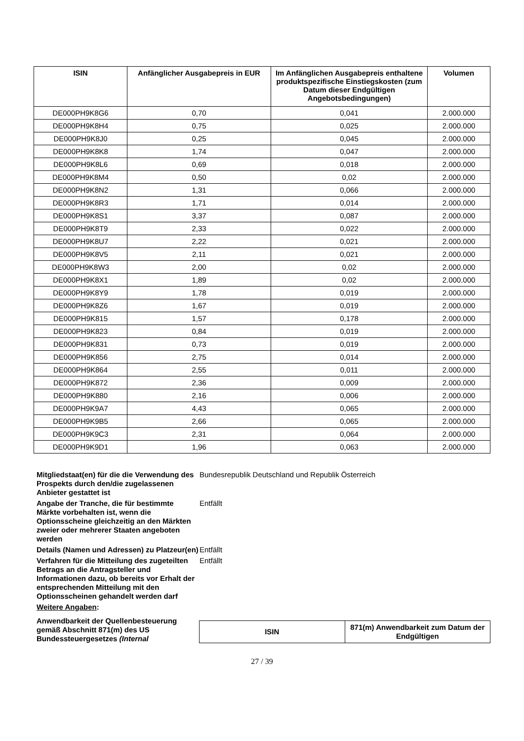| ISIN | Anfänglicher Ausgabepreis in EUR | Im Anfänglichen Ausgabepreis enthaltene produktspezifische Einstiegskosten (zum Datum dieser Endgültigen Angebotsbedingungen) | Volumen |
| --- | --- | --- | --- |
| DE000PH9K8G6 | 0,70 | 0,041 | 2.000.000 |
| DE000PH9K8H4 | 0,75 | 0,025 | 2.000.000 |
| DE000PH9K8J0 | 0,25 | 0,045 | 2.000.000 |
| DE000PH9K8K8 | 1,74 | 0,047 | 2.000.000 |
| DE000PH9K8L6 | 0,69 | 0,018 | 2.000.000 |
| DE000PH9K8M4 | 0,50 | 0,02 | 2.000.000 |
| DE000PH9K8N2 | 1,31 | 0,066 | 2.000.000 |
| DE000PH9K8R3 | 1,71 | 0,014 | 2.000.000 |
| DE000PH9K8S1 | 3,37 | 0,087 | 2.000.000 |
| DE000PH9K8T9 | 2,33 | 0,022 | 2.000.000 |
| DE000PH9K8U7 | 2,22 | 0,021 | 2.000.000 |
| DE000PH9K8V5 | 2,11 | 0,021 | 2.000.000 |
| DE000PH9K8W3 | 2,00 | 0,02 | 2.000.000 |
| DE000PH9K8X1 | 1,89 | 0,02 | 2.000.000 |
| DE000PH9K8Y9 | 1,78 | 0,019 | 2.000.000 |
| DE000PH9K8Z6 | 1,67 | 0,019 | 2.000.000 |
| DE000PH9K815 | 1,57 | 0,178 | 2.000.000 |
| DE000PH9K823 | 0,84 | 0,019 | 2.000.000 |
| DE000PH9K831 | 0,73 | 0,019 | 2.000.000 |
| DE000PH9K856 | 2,75 | 0,014 | 2.000.000 |
| DE000PH9K864 | 2,55 | 0,011 | 2.000.000 |
| DE000PH9K872 | 2,36 | 0,009 | 2.000.000 |
| DE000PH9K880 | 2,16 | 0,006 | 2.000.000 |
| DE000PH9K9A7 | 4,43 | 0,065 | 2.000.000 |
| DE000PH9K9B5 | 2,66 | 0,065 | 2.000.000 |
| DE000PH9K9C3 | 2,31 | 0,064 | 2.000.000 |
| DE000PH9K9D1 | 1,96 | 0,063 | 2.000.000 |
Mitgliedstaat(en) für die die Verwendung des Prospekts durch den/die zugelassenen Anbieter gestattet ist
Bundesrepublik Deutschland und Republik Österreich
Angabe der Tranche, die für bestimmte Märkte vorbehalten ist, wenn die Optionsscheine gleichzeitig an den Märkten zweier oder mehrerer Staaten angeboten werden
Entfällt
Details (Namen und Adressen) zu Platzeur(en)
Entfällt
Verfahren für die Mitteilung des zugeteilten Betrags an die Antragsteller und Informationen dazu, ob bereits vor Erhalt der entsprechenden Mitteilung mit den Optionsscheinen gehandelt werden darf
Entfällt
Weitere Angaben:
Anwendbarkeit der Quellenbesteuerung gemäß Abschnitt 871(m) des US Bundessteuergesetzes (Internal
| ISIN | 871(m) Anwendbarkeit zum Datum der Endgültigen |
| --- | --- |
27 / 39